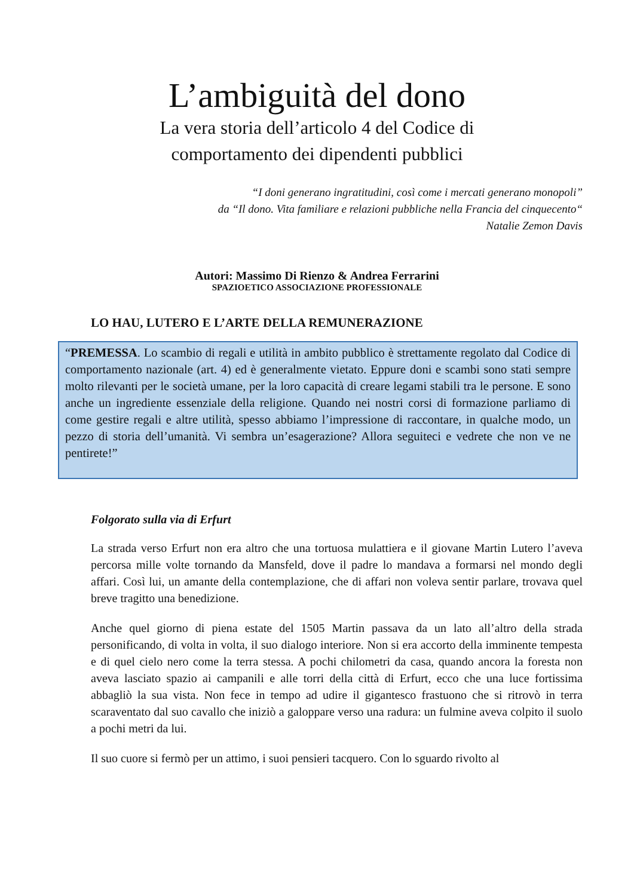L’ambiguità del dono
La vera storia dell’articolo 4 del Codice di
comportamento dei dipendenti pubblici
“I doni generano ingratitudini, così come i mercati generano monopoli”
da “Il dono. Vita familiare e relazioni pubbliche nella Francia del cinquecento“
Natalie Zemon Davis
Autori: Massimo Di Rienzo & Andrea Ferrarini
SPAZIOETICO ASSOCIAZIONE PROFESSIONALE
LO HAU, LUTERO E L’ARTE DELLA REMUNERAZIONE
“PREMESSA. Lo scambio di regali e utilità in ambito pubblico è strettamente regolato dal Codice di comportamento nazionale (art. 4) ed è generalmente vietato. Eppure doni e scambi sono stati sempre molto rilevanti per le società umane, per la loro capacità di creare legami stabili tra le persone. E sono anche un ingrediente essenziale della religione. Quando nei nostri corsi di formazione parliamo di come gestire regali e altre utilità, spesso abbiamo l’impressione di raccontare, in qualche modo, un pezzo di storia dell’umanità. Vi sembra un’esagerazione? Allora seguiteci e vedrete che non ve ne pentirete!”
Folgorato sulla via di Erfurt
La strada verso Erfurt non era altro che una tortuosa mulattiera e il giovane Martin Lutero l’aveva percorsa mille volte tornando da Mansfeld, dove il padre lo mandava a formarsi nel mondo degli affari. Così lui, un amante della contemplazione, che di affari non voleva sentir parlare, trovava quel breve tragitto una benedizione.
Anche quel giorno di piena estate del 1505 Martin passava da un lato all’altro della strada personificando, di volta in volta, il suo dialogo interiore. Non si era accorto della imminente tempesta e di quel cielo nero come la terra stessa. A pochi chilometri da casa, quando ancora la foresta non aveva lasciato spazio ai campanili e alle torri della città di Erfurt, ecco che una luce fortissima abbagliò la sua vista. Non fece in tempo ad udire il gigantesco frastuono che si ritrovò in terra scaraventato dal suo cavallo che iniziò a galoppare verso una radura: un fulmine aveva colpito il suolo a pochi metri da lui.
Il suo cuore si fermò per un attimo, i suoi pensieri tacquero. Con lo sguardo rivolto al